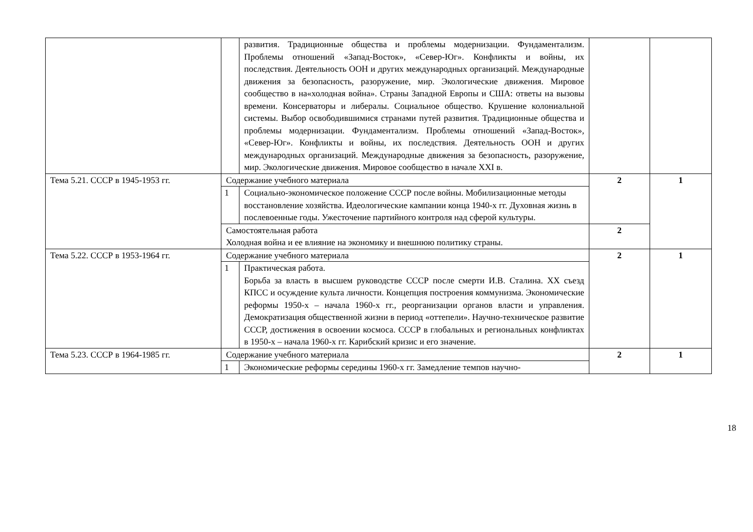| | | развития. Традиционные общества и проблемы модернизации. Фундаментализм. Проблемы отношений «Запад-Восток», «Север-Юг». Конфликты и войны, их последствия. Деятельность ООН и других международных организаций. Международные движения за безопасность, разоружение, мир. Экологические движения. Мировое сообщество в на«холодная война». Страны Западной Европы и США: ответы на вызовы времени. Консерваторы и либералы. Социальное общество. Крушение колониальной системы. Выбор освободившимися странами путей развития. Традиционные общества и проблемы модернизации. Фундаментализм. Проблемы отношений «Запад-Восток», «Север-Юг». Конфликты и войны, их последствия. Деятельность ООН и других международных организаций. Международные движения за безопасность, разоружение, мир. Экологические движения. Мировое сообщество в начале XXI в. | | |
| Тема 5.21. СССР в 1945-1953 гг. | Содержание учебного материала | | 2 | 1 |
| | 1 | Социально-экономическое положение СССР после войны. Мобилизационные методы восстановление хозяйства. Идеологические кампании конца 1940-х гг. Духовная жизнь в послевоенные годы. Ужесточение партийного контроля над сферой культуры. | | |
| | Самостоятельная работа Холодная война и ее влияние на экономику и внешнюю политику страны. | | 2 | |
| Тема 5.22. СССР в 1953-1964 гг. | Содержание учебного материала | | 2 | 1 |
| | 1 | Практическая работа. Борьба за власть в высшем руководстве СССР после смерти И.В. Сталина. XX съезд КПСС и осуждение культа личности. Концепция построения коммунизма. Экономические реформы 1950-х – начала 1960-х гг., реорганизации органов власти и управления. Демократизация общественной жизни в период «оттепели». Научно-техническое развитие СССР, достижения в освоении космоса. СССР в глобальных и региональных конфликтах в 1950-х – начала 1960-х гг. Карибский кризис и его значение. | | |
| Тема 5.23. СССР в 1964-1985 гг. | Содержание учебного материала | | 2 | 1 |
| | 1 | Экономические реформы середины 1960-х гг. Замедление темпов научно- | | |
18